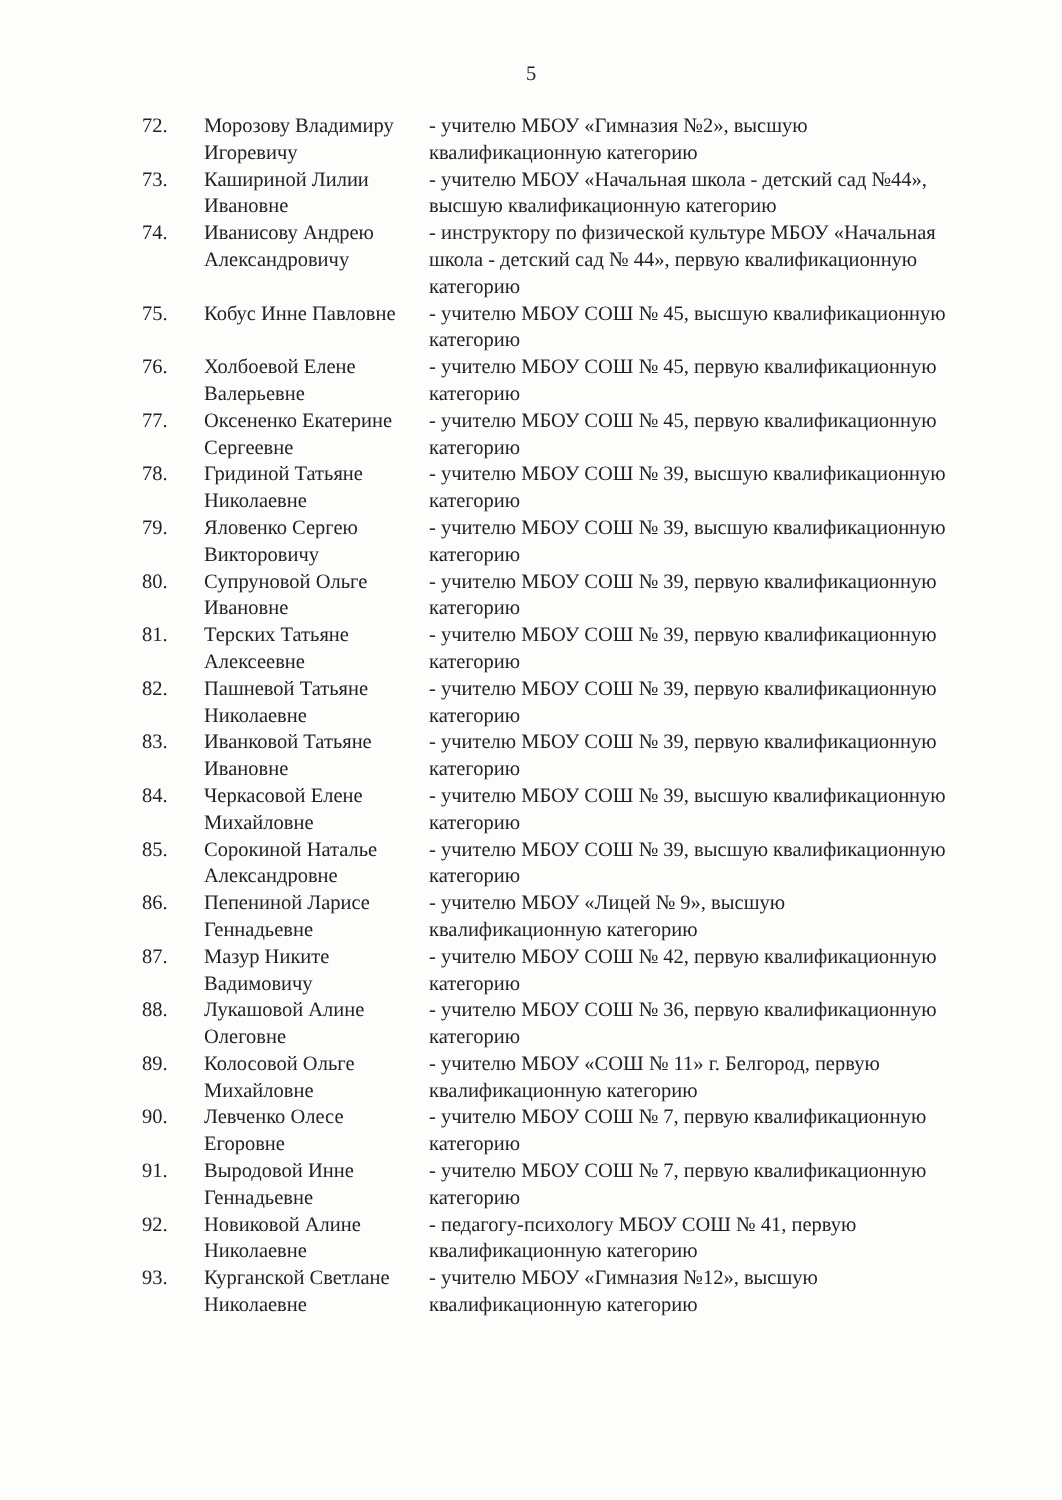5
| 72. | Морозову Владимиру Игоревичу | - учителю МБОУ «Гимназия №2», высшую квалификационную категорию |
| 73. | Кашириной Лилии Ивановне | - учителю МБОУ «Начальная школа - детский сад №44», высшую квалификационную категорию |
| 74. | Иванисову Андрею Александровичу | - инструктору по физической культуре МБОУ «Начальная школа - детский сад № 44», первую квалификационную категорию |
| 75. | Кобус Инне Павловне | - учителю МБОУ СОШ № 45, высшую квалификационную категорию |
| 76. | Холбоевой Елене Валерьевне | - учителю МБОУ СОШ № 45, первую квалификационную категорию |
| 77. | Оксененко Екатерине Сергеевне | - учителю МБОУ СОШ № 45, первую квалификационную категорию |
| 78. | Гридиной Татьяне Николаевне | - учителю МБОУ СОШ № 39, высшую квалификационную категорию |
| 79. | Яловенко Сергею Викторовичу | - учителю МБОУ СОШ № 39, высшую квалификационную категорию |
| 80. | Супруновой Ольге Ивановне | - учителю МБОУ СОШ № 39, первую квалификационную категорию |
| 81. | Терских Татьяне Алексеевне | - учителю МБОУ СОШ № 39, первую квалификационную категорию |
| 82. | Пашневой Татьяне Николаевне | - учителю МБОУ СОШ № 39, первую квалификационную категорию |
| 83. | Иванковой Татьяне Ивановне | - учителю МБОУ СОШ № 39, первую квалификационную категорию |
| 84. | Черкасовой Елене Михайловне | - учителю МБОУ СОШ № 39, высшую квалификационную категорию |
| 85. | Сорокиной Наталье Александровне | - учителю МБОУ СОШ № 39, высшую квалификационную категорию |
| 86. | Пепениной Ларисе Геннадьевне | - учителю МБОУ «Лицей № 9», высшую квалификационную категорию |
| 87. | Мазур Никите Вадимовичу | - учителю МБОУ СОШ № 42, первую квалификационную категорию |
| 88. | Лукашовой Алине Олеговне | - учителю МБОУ СОШ № 36, первую квалификационную категорию |
| 89. | Колосовой Ольге Михайловне | - учителю МБОУ «СОШ № 11» г. Белгород, первую квалификационную категорию |
| 90. | Левченко Олесе Егоровне | - учителю МБОУ СОШ № 7, первую квалификационную категорию |
| 91. | Выродовой Инне Геннадьевне | - учителю МБОУ СОШ № 7, первую квалификационную категорию |
| 92. | Новиковой Алине Николаевне | - педагогу-психологу МБОУ СОШ № 41, первую квалификационную категорию |
| 93. | Курганской Светлане Николаевне | - учителю МБОУ «Гимназия №12», высшую квалификационную категорию |